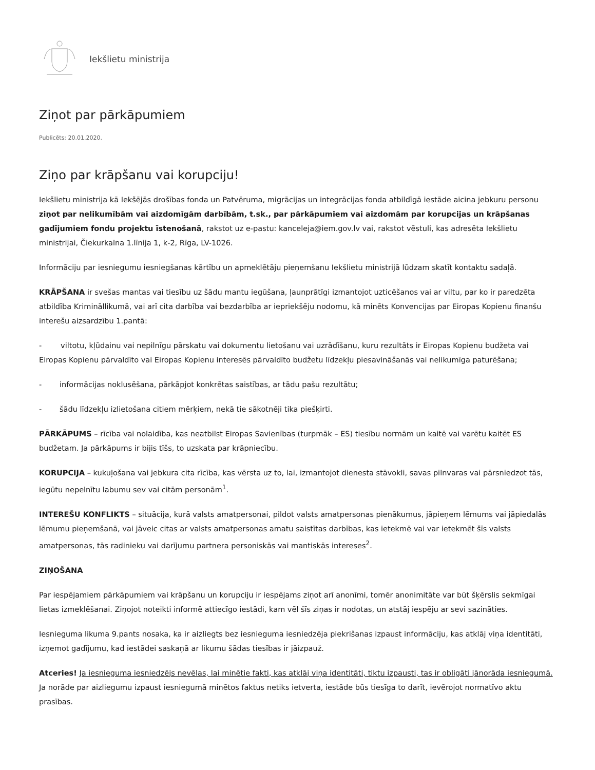Iekšlietu ministrija
Ziņot par pārkāpumiem
Publicēts: 20.01.2020.
Ziņo par krāpšanu vai korupciju!
Iekšlietu ministrija kā Iekšējās drošības fonda un Patvēruma, migrācijas un integrācijas fonda atbildīgā iestāde aicina jebkuru personu ziņot par nelikumībām vai aizdomīgām darbībām, t.sk., par pārkāpumiem vai aizdomām par korupcijas un krāpšanas gadījumiem fondu projektu īstenošanā, rakstot uz e-pastu: kanceleja@iem.gov.lv vai, rakstot vēstuli, kas adresēta Iekšlietu ministrijai, Čiekurkalna 1.līnija 1, k-2, Rīga, LV-1026.
Informāciju par iesniegumu iesniegšanas kārtību un apmeklētāju pieņemšanu Iekšlietu ministrijā lūdzam skatīt kontaktu sadaļā.
KRĀPŠANA ir svešas mantas vai tiesību uz šādu mantu iegūšana, ļaunprātīgi izmantojot uzticēšanos vai ar viltu, par ko ir paredzēta atbildība Krimināllikumā, vai arī cita darbība vai bezdarbība ar iepriekšēju nodomu, kā minēts Konvencijas par Eiropas Kopienu finanšu interešu aizsardzību 1.pantā:
- viltotu, kļūdainu vai nepilnīgu pārskatu vai dokumentu lietošanu vai uzrādīšanu, kuru rezultāts ir Eiropas Kopienu budžeta vai Eiropas Kopienu pārvaldīto vai Eiropas Kopienu interesēs pārvaldīto budžetu līdzekļu piesavināšanās vai nelikumīga paturēšana;
- informācijas noklusēšana, pārkāpjot konkrētas saistības, ar tādu pašu rezultātu;
- šādu līdzekļu izlietošana citiem mērķiem, nekā tie sākotnēji tika piešķirti.
PĀRKĀPUMS – rīcība vai nolaidība, kas neatbilst Eiropas Savienības (turpmāk – ES) tiesību normām un kaitē vai varētu kaitēt ES budžetam. Ja pārkāpums ir bijis tīšs, to uzskata par krāpniecību.
KORUPCIJA – kukuļošana vai jebkura cita rīcība, kas vērsta uz to, lai, izmantojot dienesta stāvokli, savas pilnvaras vai pārsniedzot tās, iegūtu nepelnītu labumu sev vai citām personām<sup>1</sup>.
INTEREŠU KONFLIKTS – situācija, kurā valsts amatpersonai, pildot valsts amatpersonas pienākumus, jāpieņem lēmums vai jāpiedalās lēmumu pieņemšanā, vai jāveic citas ar valsts amatpersonas amatu saistītas darbības, kas ietekmē vai var ietekmēt šīs valsts amatpersonas, tās radinieku vai darījumu partnera personiskās vai mantiskās intereses<sup>2</sup>.
ZIŅOŠANA
Par iespējamiem pārkāpumiem vai krāpšanu un korupciju ir iespējams ziņot arī anonīmi, tomēr anonimitāte var būt šķērslis sekmīgai lietas izmeklēšanai. Ziņojot noteikti informē attiecīgo iestādi, kam vēl šīs ziņas ir nodotas, un atstāj iespēju ar sevi sazināties.
Iesnieguma likuma 9.pants nosaka, ka ir aizliegts bez iesnieguma iesniedzēja piekrišanas izpaust informāciju, kas atklāj viņa identitāti, izņemot gadījumu, kad iestādei saskaņā ar likumu šādas tiesības ir jāizpauž.
Atceries! Ja iesnieguma iesniedzējs nevēlas, lai minētie fakti, kas atklāj viņa identitāti, tiktu izpausti, tas ir obligāti jānorāda iesniegumā. Ja norāde par aizliegumu izpaust iesniegumā minētos faktus netiks ietverta, iestāde būs tiesīga to darīt, ievērojot normatīvo aktu prasības.